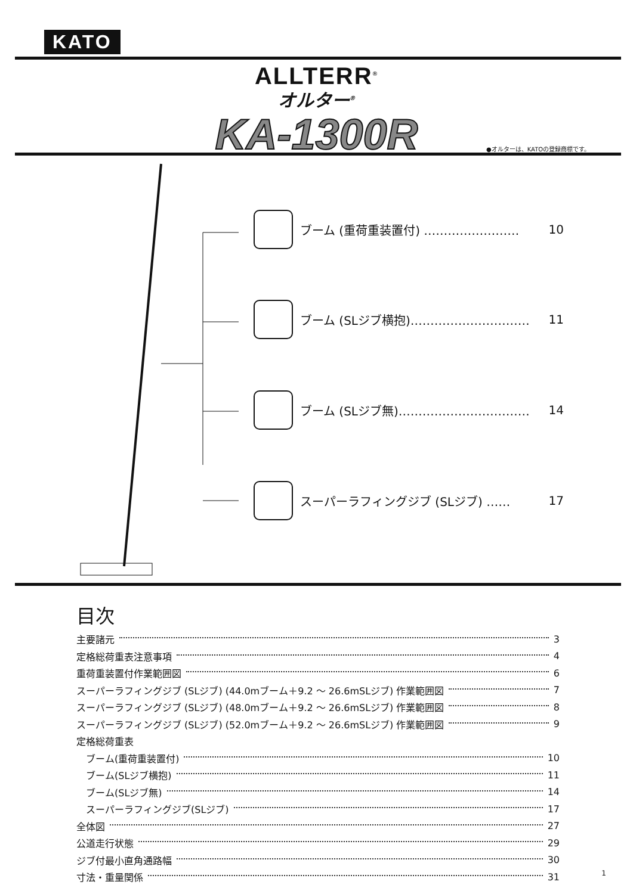KATO
ALLTERR<sup>®</sup>
オルター<sup>®</sup>
KA-1300R
●オルターは、KATOの登録商標です。
ブーム (重荷重装置付) …………………… 10
ブーム (SLジブ横抱)………………………… 11
ブーム (SLジブ無)…………………………… 14
スーパーラフィングジブ (SLジブ) …… 17
目次
主要諸元 3
定格総荷重表注意事項 4
重荷重装置付作業範囲図 6
スーパーラフィングジブ (SLジブ) (44.0mブーム＋9.2 ～ 26.6mSLジブ) 作業範囲図 7
スーパーラフィングジブ (SLジブ) (48.0mブーム＋9.2 ～ 26.6mSLジブ) 作業範囲図 8
スーパーラフィングジブ (SLジブ) (52.0mブーム＋9.2 ～ 26.6mSLジブ) 作業範囲図 9
定格総荷重表
 ブーム(重荷重装置付) 10
 ブーム(SLジブ横抱) 11
 ブーム(SLジブ無) 14
 スーパーラフィングジブ(SLジブ) 17
全体図 27
公道走行状態 29
ジブ付最小直角通路幅 30
寸法・重量関係 31
1